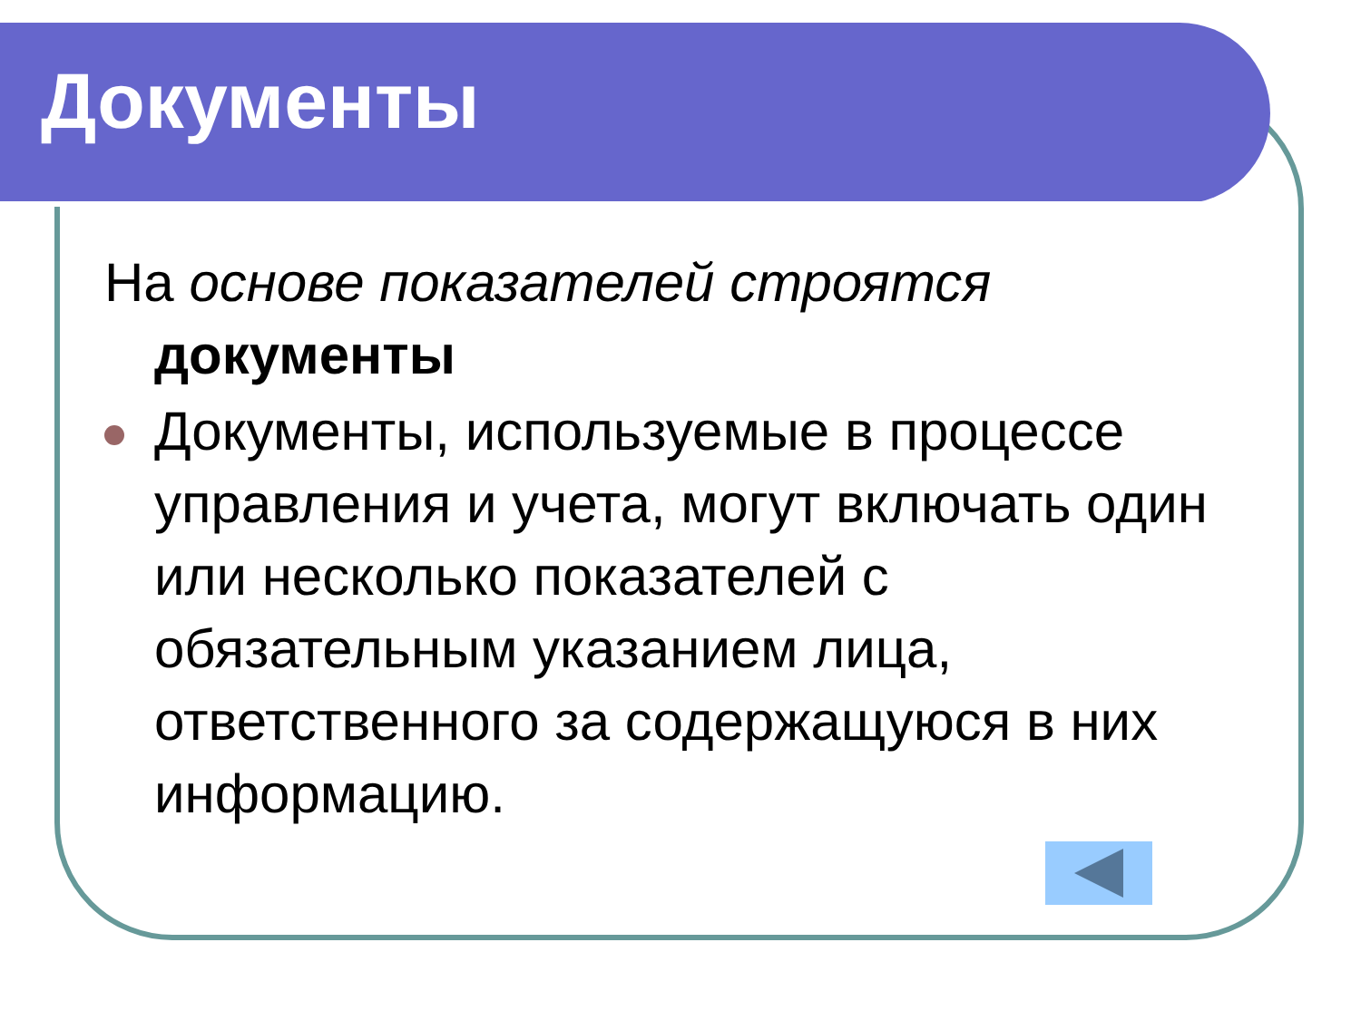Документы
На основе показателей строятся документы
Документы, используемые в процессе управления и учета, могут включать один или несколько показателей с обязательным указанием лица, ответственного за содержащуюся в них информацию.